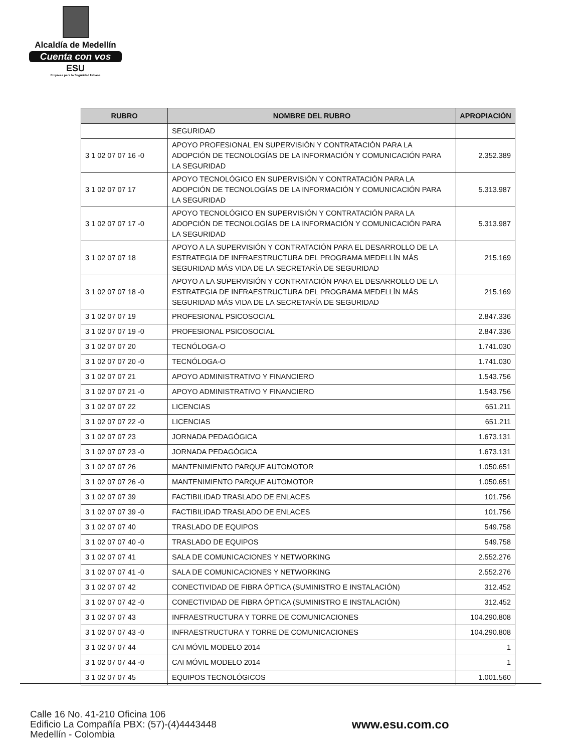Alcaldía de Medellín
Cuenta con vos
ESU
Empresa para la Seguridad Urbana
| RUBRO | NOMBRE DEL RUBRO | APROPIACIÓN |
| --- | --- | --- |
| | SEGURIDAD | |
| 3 1 02 07 07 16 -0 | APOYO PROFESIONAL EN SUPERVISIÓN Y CONTRATACIÓN PARA LA ADOPCIÓN DE TECNOLOGÍAS DE LA INFORMACIÓN Y COMUNICACIÓN PARA LA SEGURIDAD | 2.352.389 |
| 3 1 02 07 07 17 | APOYO TECNOLÓGICO EN SUPERVISIÓN Y CONTRATACIÓN PARA LA ADOPCIÓN DE TECNOLOGÍAS DE LA INFORMACIÓN Y COMUNICACIÓN PARA LA SEGURIDAD | 5.313.987 |
| 3 1 02 07 07 17 -0 | APOYO TECNOLÓGICO EN SUPERVISIÓN Y CONTRATACIÓN PARA LA ADOPCIÓN DE TECNOLOGÍAS DE LA INFORMACIÓN Y COMUNICACIÓN PARA LA SEGURIDAD | 5.313.987 |
| 3 1 02 07 07 18 | APOYO A LA SUPERVISIÓN Y CONTRATACIÓN PARA EL DESARROLLO DE LA ESTRATEGIA DE INFRAESTRUCTURA DEL PROGRAMA MEDELLÍN MÁS SEGURIDAD MÁS VIDA DE LA SECRETARÍA DE SEGURIDAD | 215.169 |
| 3 1 02 07 07 18 -0 | APOYO A LA SUPERVISIÓN Y CONTRATACIÓN PARA EL DESARROLLO DE LA ESTRATEGIA DE INFRAESTRUCTURA DEL PROGRAMA MEDELLÍN MÁS SEGURIDAD MÁS VIDA DE LA SECRETARÍA DE SEGURIDAD | 215.169 |
| 3 1 02 07 07 19 | PROFESIONAL PSICOSOCIAL | 2.847.336 |
| 3 1 02 07 07 19 -0 | PROFESIONAL PSICOSOCIAL | 2.847.336 |
| 3 1 02 07 07 20 | TECNÓLOGA-O | 1.741.030 |
| 3 1 02 07 07 20 -0 | TECNÓLOGA-O | 1.741.030 |
| 3 1 02 07 07 21 | APOYO ADMINISTRATIVO Y FINANCIERO | 1.543.756 |
| 3 1 02 07 07 21 -0 | APOYO ADMINISTRATIVO Y FINANCIERO | 1.543.756 |
| 3 1 02 07 07 22 | LICENCIAS | 651.211 |
| 3 1 02 07 07 22 -0 | LICENCIAS | 651.211 |
| 3 1 02 07 07 23 | JORNADA PEDAGÓGICA | 1.673.131 |
| 3 1 02 07 07 23 -0 | JORNADA PEDAGÓGICA | 1.673.131 |
| 3 1 02 07 07 26 | MANTENIMIENTO PARQUE AUTOMOTOR | 1.050.651 |
| 3 1 02 07 07 26 -0 | MANTENIMIENTO PARQUE AUTOMOTOR | 1.050.651 |
| 3 1 02 07 07 39 | FACTIBILIDAD TRASLADO DE ENLACES | 101.756 |
| 3 1 02 07 07 39 -0 | FACTIBILIDAD TRASLADO DE ENLACES | 101.756 |
| 3 1 02 07 07 40 | TRASLADO DE EQUIPOS | 549.758 |
| 3 1 02 07 07 40 -0 | TRASLADO DE EQUIPOS | 549.758 |
| 3 1 02 07 07 41 | SALA DE COMUNICACIONES Y NETWORKING | 2.552.276 |
| 3 1 02 07 07 41 -0 | SALA DE COMUNICACIONES Y NETWORKING | 2.552.276 |
| 3 1 02 07 07 42 | CONECTIVIDAD DE FIBRA ÓPTICA (SUMINISTRO E INSTALACIÓN) | 312.452 |
| 3 1 02 07 07 42 -0 | CONECTIVIDAD DE FIBRA ÓPTICA (SUMINISTRO E INSTALACIÓN) | 312.452 |
| 3 1 02 07 07 43 | INFRAESTRUCTURA Y TORRE DE COMUNICACIONES | 104.290.808 |
| 3 1 02 07 07 43 -0 | INFRAESTRUCTURA Y TORRE DE COMUNICACIONES | 104.290.808 |
| 3 1 02 07 07 44 | CAI MÓVIL MODELO 2014 | 1 |
| 3 1 02 07 07 44 -0 | CAI MÓVIL MODELO 2014 | 1 |
| 3 1 02 07 07 45 | EQUIPOS TECNOLÓGICOS | 1.001.560 |
Calle 16 No. 41-210 Oficina 106
Edificio La Compañía PBX: (57)-(4)4443448
Medellín - Colombia
www.esu.com.co